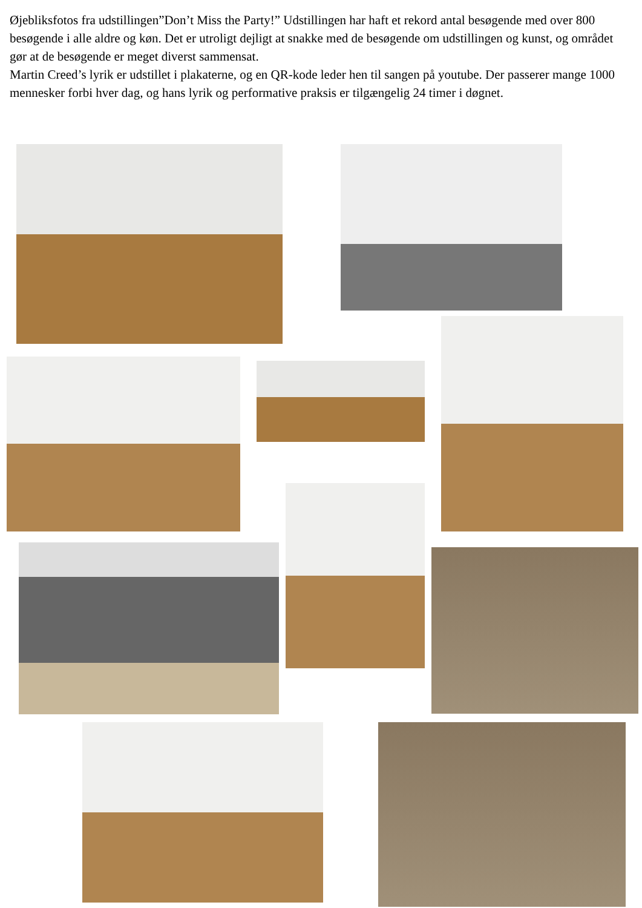Øjebliksfotos fra udstillingen”Don’t Miss the Party!” Udstillingen har haft et rekord antal besøgende med over 800 besøgende i alle aldre og køn. Det er utroligt dejligt at snakke med de besøgende om udstillingen og kunst, og området gør at de besøgende er meget diverst sammensat.
Martin Creed’s lyrik er udstillet i plakaterne, og en QR-kode leder hen til sangen på youtube. Der passerer mange 1000 mennesker forbi hver dag, og hans lyrik og performative praksis er tilgængelig 24 timer i døgnet.